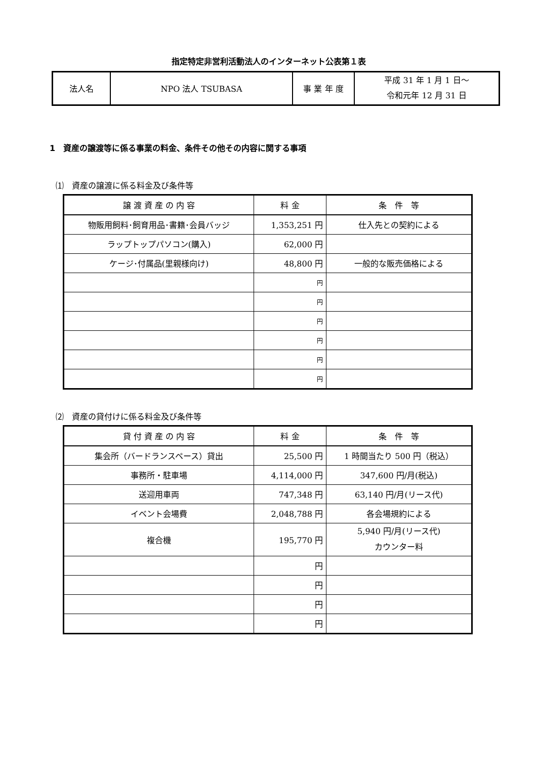指定特定非営利活動法人のインターネット公表第１表
| 法人名 | NPO 法人 TSUBASA | 事 業 年 度 | 平成 31 年 1 月 1 日～ 令和元年 12 月 31 日 |
1　資産の譲渡等に係る事業の料金、条件その他その内容に関する事項
⑴　資産の譲渡に係る料金及び条件等
| 譲 渡 資 産 の 内 容 | 料 金 | 条 件 等 |
| --- | --- | --- |
| 物販用飼料･飼育用品･書籍･会員バッジ | 1,353,251 円 | 仕入先との契約による |
| ラップトップパソコン(購入) | 62,000 円 | |
| ケージ･付属品(里親様向け) | 48,800 円 | 一般的な販売価格による |
| | 円 | |
| | 円 | |
| | 円 | |
| | 円 | |
| | 円 | |
| | 円 | |
⑵　資産の貸付けに係る料金及び条件等
| 貸 付 資 産 の 内 容 | 料 金 | 条 件 等 |
| --- | --- | --- |
| 集会所（バードランスペース）貸出 | 25,500 円 | 1 時間当たり 500 円（税込） |
| 事務所・駐車場 | 4,114,000 円 | 347,600 円/月(税込) |
| 送迎用車両 | 747,348 円 | 63,140 円/月(リース代) |
| イベント会場費 | 2,048,788 円 | 各会場規約による |
| 複合機 | 195,770 円 | 5,940 円/月(リース代) カウンター料 |
| | 円 | |
| | 円 | |
| | 円 | |
| | 円 | |